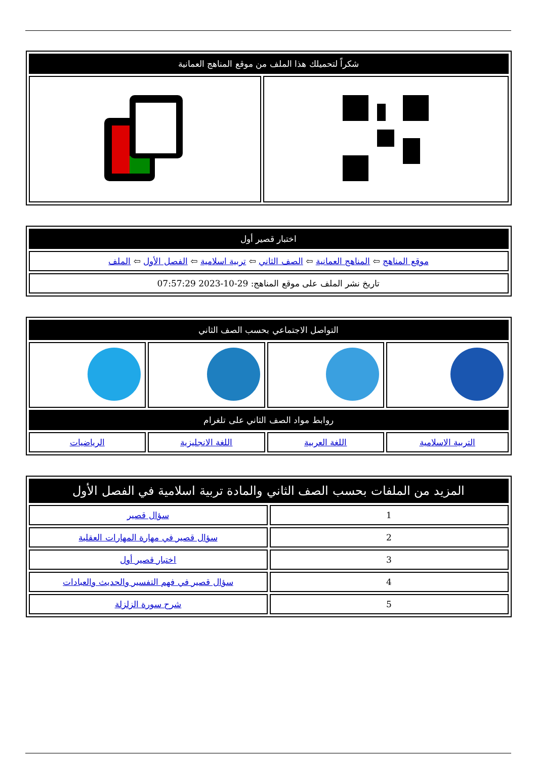| شكراً لتحميلك هذا الملف من موقع المناهج العمانية | |
| اختبار قصير أول |
| موقع المناهج ⇦ المناهج العمانية ⇦ الصف الثاني ⇦ تربية اسلامية ⇦ الفصل الأول ⇦ الملف |
| تاريخ نشر الملف على موقع المناهج: 29-10-2023 07:57:29 |
| التواصل الاجتماعي بحسب الصف الثاني | | | |
| روابط مواد الصف الثاني على تلغرام | | | |
| التربية الاسلامية | اللغة العربية | اللغة الانجليزية | الرياضيات |
| المزيد من الملفات بحسب الصف الثاني والمادة تربية اسلامية في الفصل الأول | |
| 1 | سؤال قصير |
| 2 | سؤال قصير في مهارة المهارات العقلية |
| 3 | اختبار قصير أول |
| 4 | سؤال قصير في فهم التفسير والحديث والعبادات |
| 5 | شرح سورة الزلزلة |